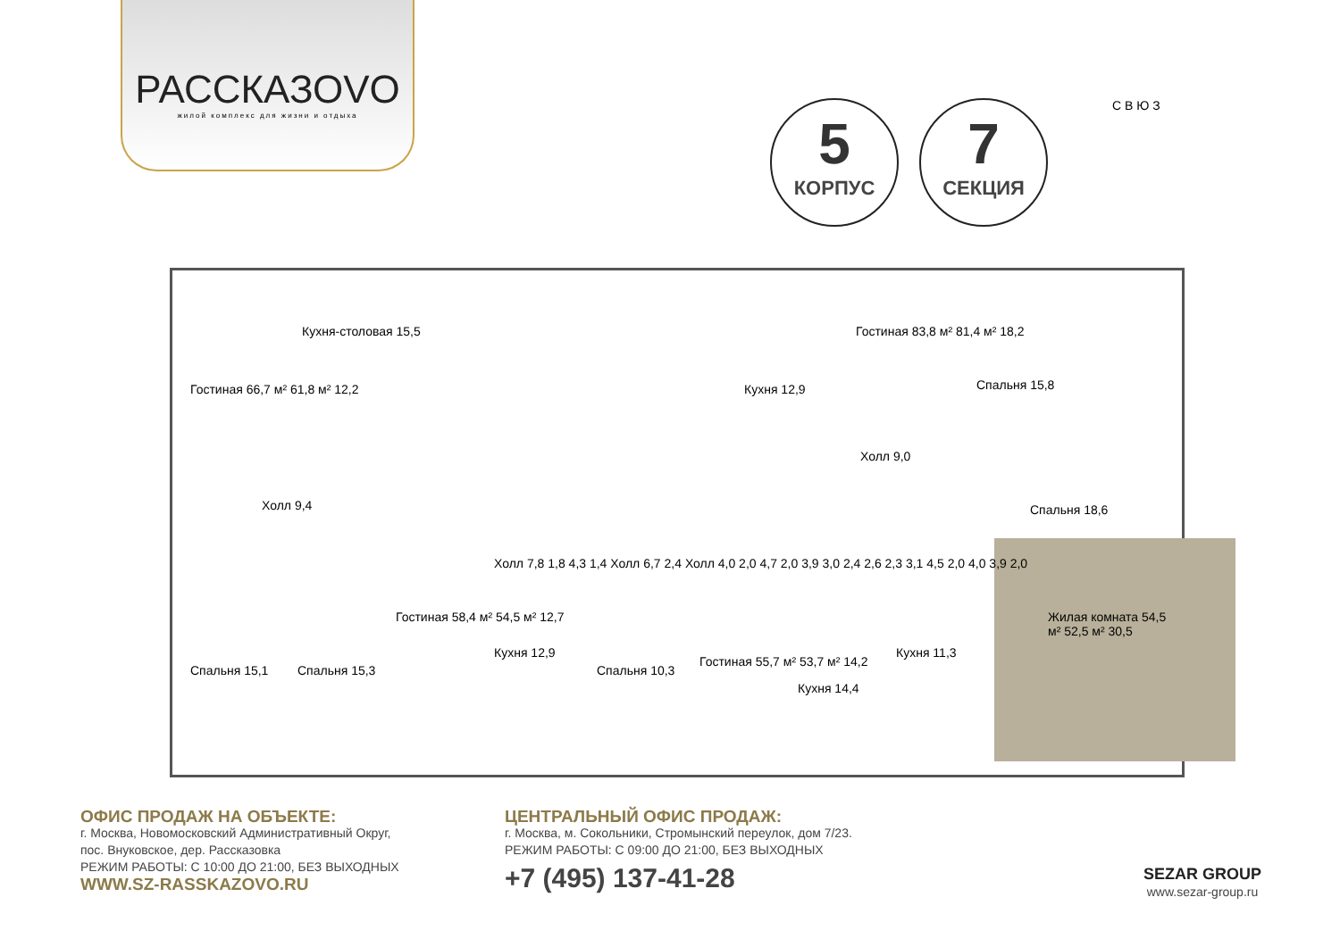РАССКАЗОVО
жилой комплекс для жизни и отдыха
5
КОРПУС
7
СЕКЦИЯ
С В Ю З
Гостиная 66,7 м² 61,8 м² 12,2
Кухня-столовая 15,5
Холл 9,4
Спальня 15,1 Спальня 15,3
Гостиная 58,4 м² 54,5 м² 12,7
Кухня 12,9
Спальня 10,3
Гостиная 55,7 м² 53,7 м² 14,2
Кухня 14,4
Кухня 12,9
Гостиная 83,8 м² 81,4 м² 18,2
Спальня 15,8
Холл 9,0
Спальня 18,6
Кухня 11,3
Жилая комната 54,5 м² 52,5 м² 30,5
Холл 7,8 1,8 4,3 1,4 Холл 6,7 2,4 Холл 4,0 2,0 4,7 2,0 3,9 3,0 2,4 2,6 2,3 3,1 4,5 2,0 4,0 3,9 2,0
ОФИС ПРОДАЖ НА ОБЪЕКТЕ:
г. Москва, Новомосковский Административный Округ,
пос. Внуковское, дер. Рассказовка
РЕЖИМ РАБОТЫ: С 10:00 ДО 21:00, БЕЗ ВЫХОДНЫХ
WWW.SZ-RASSKAZOVO.RU
ЦЕНТРАЛЬНЫЙ ОФИС ПРОДАЖ:
г. Москва, м. Сокольники, Стромынский переулок, дом 7/23.
РЕЖИМ РАБОТЫ: С 09:00 ДО 21:00, БЕЗ ВЫХОДНЫХ
+7 (495) 137-41-28
SEZAR GROUP
www.sezar-group.ru